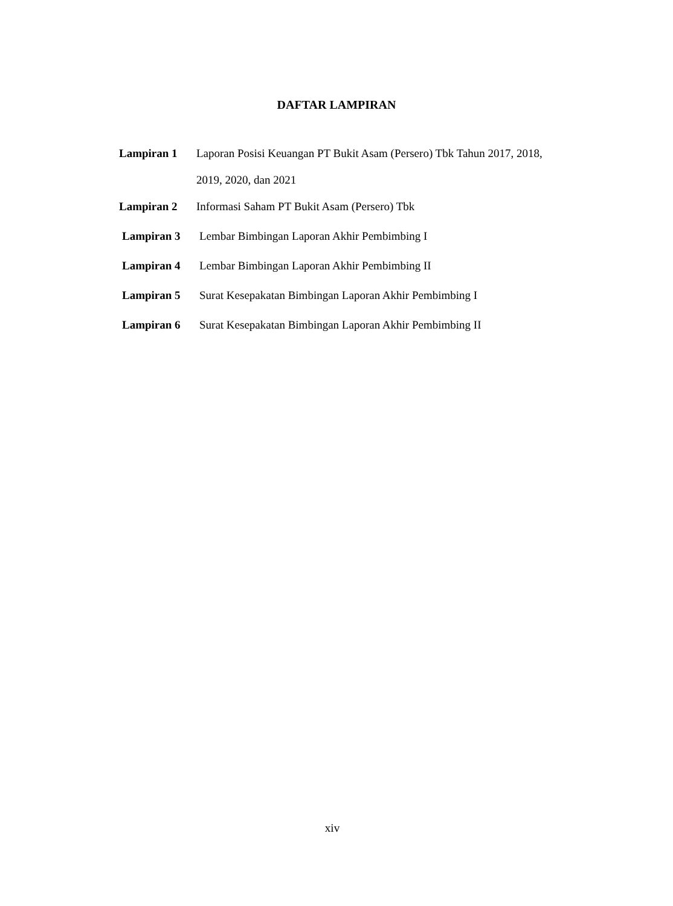DAFTAR LAMPIRAN
Lampiran 1 Laporan Posisi Keuangan PT Bukit Asam (Persero) Tbk Tahun 2017, 2018, 2019, 2020, dan 2021
Lampiran 2 Informasi Saham PT Bukit Asam (Persero) Tbk
Lampiran 3 Lembar Bimbingan Laporan Akhir Pembimbing I
Lampiran 4 Lembar Bimbingan Laporan Akhir Pembimbing II
Lampiran 5 Surat Kesepakatan Bimbingan Laporan Akhir Pembimbing I
Lampiran 6 Surat Kesepakatan Bimbingan Laporan Akhir Pembimbing II
xiv